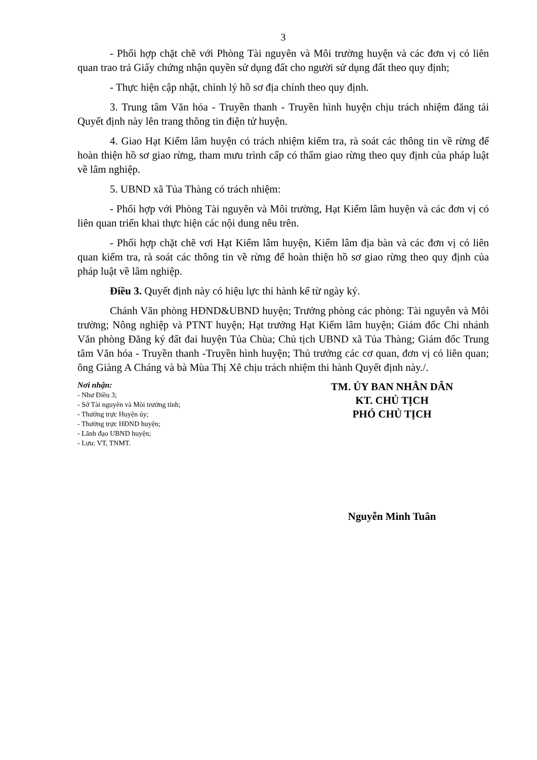3
- Phối hợp chặt chẽ với Phòng Tài nguyên và Môi trường huyện và các đơn vị có liên quan trao trả Giấy chứng nhận quyền sử dụng đất cho người sử dụng đất theo quy định;
- Thực hiện cập nhật, chỉnh lý hồ sơ địa chính theo quy định.
3. Trung tâm Văn hóa - Truyền thanh - Truyền hình huyện chịu trách nhiệm đăng tải Quyết định này lên trang thông tin điện tử huyện.
4. Giao Hạt Kiểm lâm huyện có trách nhiệm kiểm tra, rà soát các thông tin về rừng để hoàn thiện hồ sơ giao rừng, tham mưu trình cấp có thẩm giao rừng theo quy định của pháp luật về lâm nghiệp.
5. UBND xã Tủa Thàng có trách nhiệm:
- Phối hợp với Phòng Tài nguyên và Môi trường, Hạt Kiểm lâm huyện và các đơn vị có liên quan triển khai thực hiện các nội dung nêu trên.
- Phối hợp chặt chẽ vơi Hạt Kiểm lâm huyện, Kiểm lâm địa bàn và các đơn vị có liên quan kiểm tra, rà soát các thông tin về rừng để hoàn thiện hồ sơ giao rừng theo quy định của pháp luật về lâm nghiệp.
Điều 3. Quyết định này có hiệu lực thi hành kể từ ngày ký.
Chánh Văn phòng HĐND&UBND huyện; Trưởng phòng các phòng: Tài nguyên và Môi trường; Nông nghiệp và PTNT huyện; Hạt trưởng Hạt Kiểm lâm huyện; Giám đốc Chi nhánh Văn phòng Đăng ký đất đai huyện Tủa Chùa; Chủ tịch UBND xã Tủa Thàng; Giám đốc Trung tâm Văn hóa - Truyền thanh -Truyền hình huyện; Thủ trưởng các cơ quan, đơn vị có liên quan; ông Giàng A Cháng và bà Mùa Thị Xê chịu trách nhiệm thi hành Quyết định này./.
Nơi nhận:
- Như Điều 3;
- Sở Tài nguyên và Môi trường tỉnh;
- Thường trực Huyện ủy;
- Thường trực HĐND huyện;
- Lãnh đạo UBND huyện;
- Lưu: VT, TNMT.
TM. ỦY BAN NHÂN DÂN
KT. CHỦ TỊCH
PHÓ CHỦ TỊCH
Nguyễn Minh Tuân